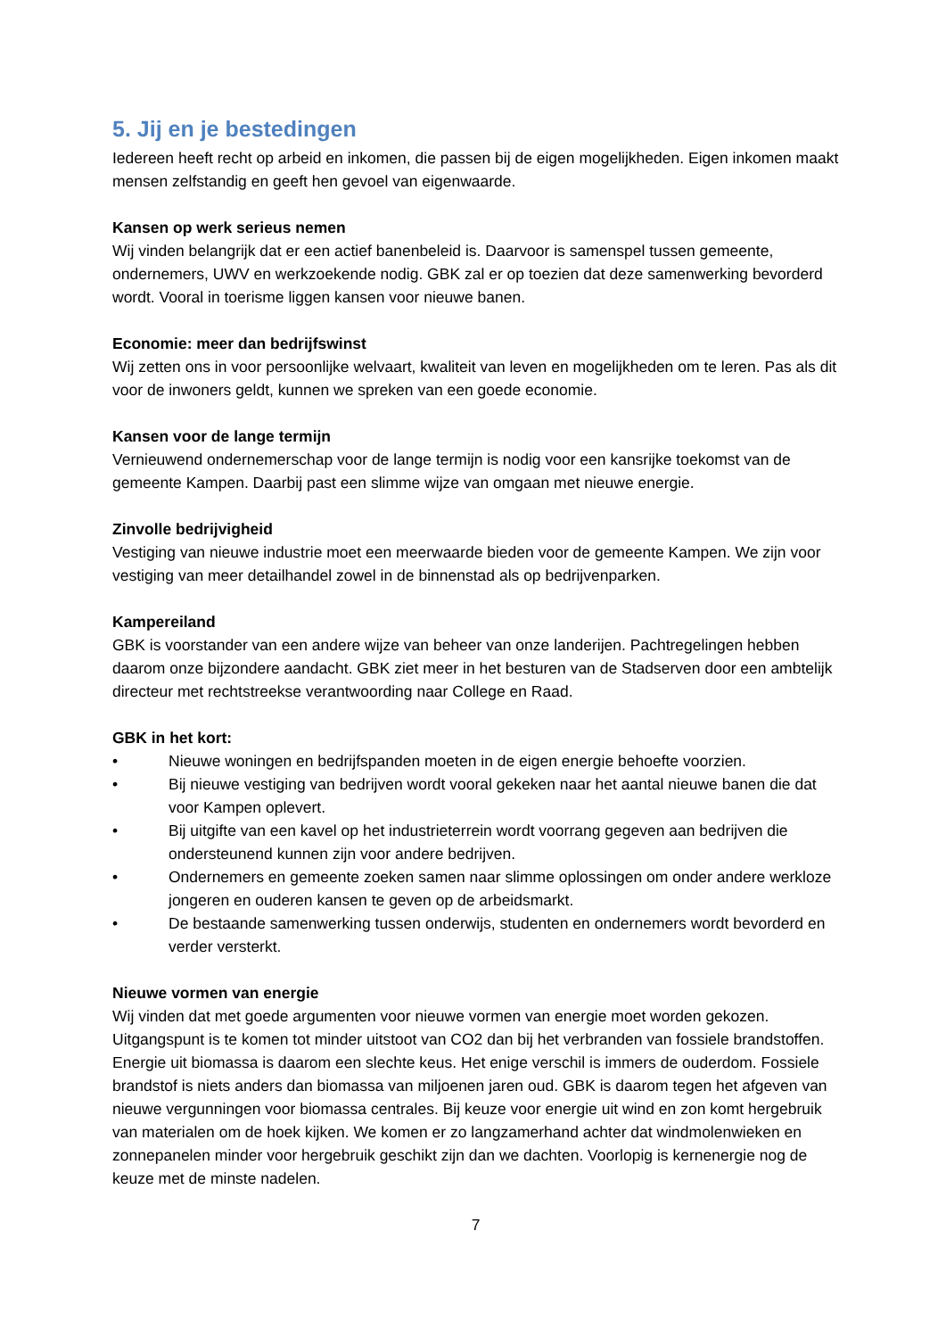5. Jij en je bestedingen
Iedereen heeft recht op arbeid en inkomen, die passen bij de eigen mogelijkheden. Eigen inkomen maakt mensen zelfstandig en geeft hen gevoel van eigenwaarde.
Kansen op werk serieus nemen
Wij vinden belangrijk dat er een actief banenbeleid is. Daarvoor is samenspel tussen gemeente, ondernemers, UWV en werkzoekende nodig. GBK zal er op toezien dat deze samenwerking bevorderd wordt. Vooral in toerisme liggen kansen voor nieuwe banen.
Economie: meer dan bedrijfswinst
Wij zetten ons in voor persoonlijke welvaart, kwaliteit van leven en mogelijkheden om te leren. Pas als dit voor de inwoners geldt, kunnen we spreken van een goede economie.
Kansen voor de lange termijn
Vernieuwend ondernemerschap voor de lange termijn is nodig voor een kansrijke toekomst van de gemeente Kampen. Daarbij past een slimme wijze van omgaan met nieuwe energie.
Zinvolle bedrijvigheid
Vestiging van nieuwe industrie moet een meerwaarde bieden voor de gemeente Kampen. We zijn voor vestiging van meer detailhandel zowel in de binnenstad als op bedrijvenparken.
Kampereiland
GBK is voorstander van een andere wijze van beheer van onze landerijen. Pachtregelingen hebben daarom onze bijzondere aandacht. GBK ziet meer in het besturen van de Stadserven door een ambtelijk directeur met rechtstreekse verantwoording naar College en Raad.
GBK in het kort:
• Nieuwe woningen en bedrijfspanden moeten in de eigen energie behoefte voorzien.
• Bij nieuwe vestiging van bedrijven wordt vooral gekeken naar het aantal nieuwe banen die dat voor Kampen oplevert.
• Bij uitgifte van een kavel op het industrieterrein wordt voorrang gegeven aan bedrijven die ondersteunend kunnen zijn voor andere bedrijven.
• Ondernemers en gemeente zoeken samen naar slimme oplossingen om onder andere werkloze jongeren en ouderen kansen te geven op de arbeidsmarkt.
• De bestaande samenwerking tussen onderwijs, studenten en ondernemers wordt bevorderd en verder versterkt.
Nieuwe vormen van energie
Wij vinden dat met goede argumenten voor nieuwe vormen van energie moet worden gekozen. Uitgangspunt is te komen tot minder uitstoot van CO2 dan bij het verbranden van fossiele brandstoffen. Energie uit biomassa is daarom een slechte keus. Het enige verschil is immers de ouderdom. Fossiele brandstof is niets anders dan biomassa van miljoenen jaren oud. GBK is daarom tegen het afgeven van nieuwe vergunningen voor biomassa centrales. Bij keuze voor energie uit wind en zon komt hergebruik van materialen om de hoek kijken. We komen er zo langzamerhand achter dat windmolenwieken en zonnepanelen minder voor hergebruik geschikt zijn dan we dachten. Voorlopig is kernenergie nog de keuze met de minste nadelen.
7